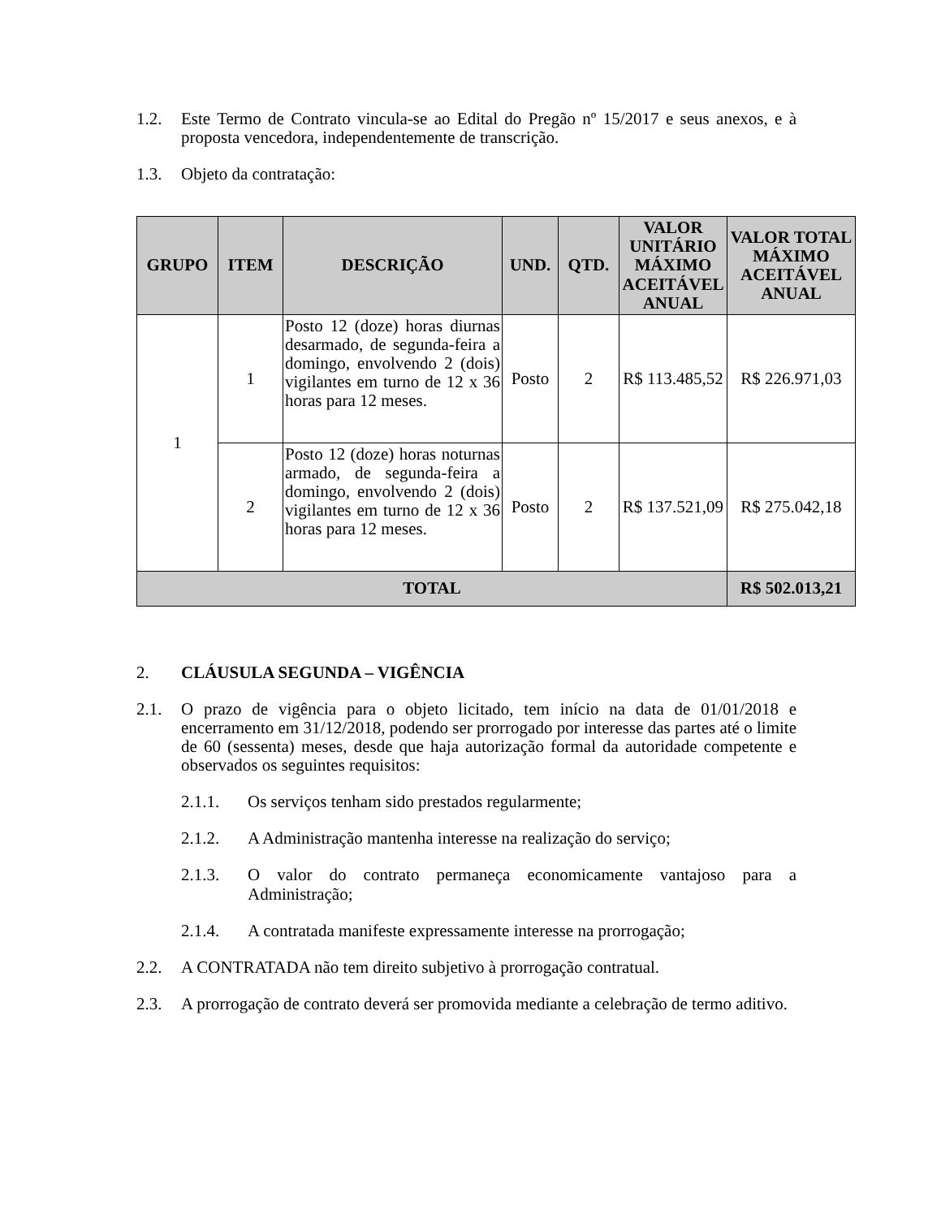1.2. Este Termo de Contrato vincula-se ao Edital do Pregão nº 15/2017 e seus anexos, e à proposta vencedora, independentemente de transcrição.
1.3. Objeto da contratação:
| GRUPO | ITEM | DESCRIÇÃO | UND. | QTD. | VALOR UNITÁRIO MÁXIMO ACEITÁVEL ANUAL | VALOR TOTAL MÁXIMO ACEITÁVEL ANUAL |
| --- | --- | --- | --- | --- | --- | --- |
| 1 | 1 | Posto 12 (doze) horas diurnas desarmado, de segunda-feira a domingo, envolvendo 2 (dois) vigilantes em turno de 12 x 36 horas para 12 meses. | Posto | 2 | R$ 113.485,52 | R$ 226.971,03 |
| | 2 | Posto 12 (doze) horas noturnas armado, de segunda-feira a domingo, envolvendo 2 (dois) vigilantes em turno de 12 x 36 horas para 12 meses. | Posto | 2 | R$ 137.521,09 | R$ 275.042,18 |
| TOTAL | | | | | | R$ 502.013,21 |
2. CLÁUSULA SEGUNDA – VIGÊNCIA
2.1. O prazo de vigência para o objeto licitado, tem início na data de 01/01/2018 e encerramento em 31/12/2018, podendo ser prorrogado por interesse das partes até o limite de 60 (sessenta) meses, desde que haja autorização formal da autoridade competente e observados os seguintes requisitos:
2.1.1. Os serviços tenham sido prestados regularmente;
2.1.2. A Administração mantenha interesse na realização do serviço;
2.1.3. O valor do contrato permaneça economicamente vantajoso para a Administração;
2.1.4. A contratada manifeste expressamente interesse na prorrogação;
2.2. A CONTRATADA não tem direito subjetivo à prorrogação contratual.
2.3. A prorrogação de contrato deverá ser promovida mediante a celebração de termo aditivo.